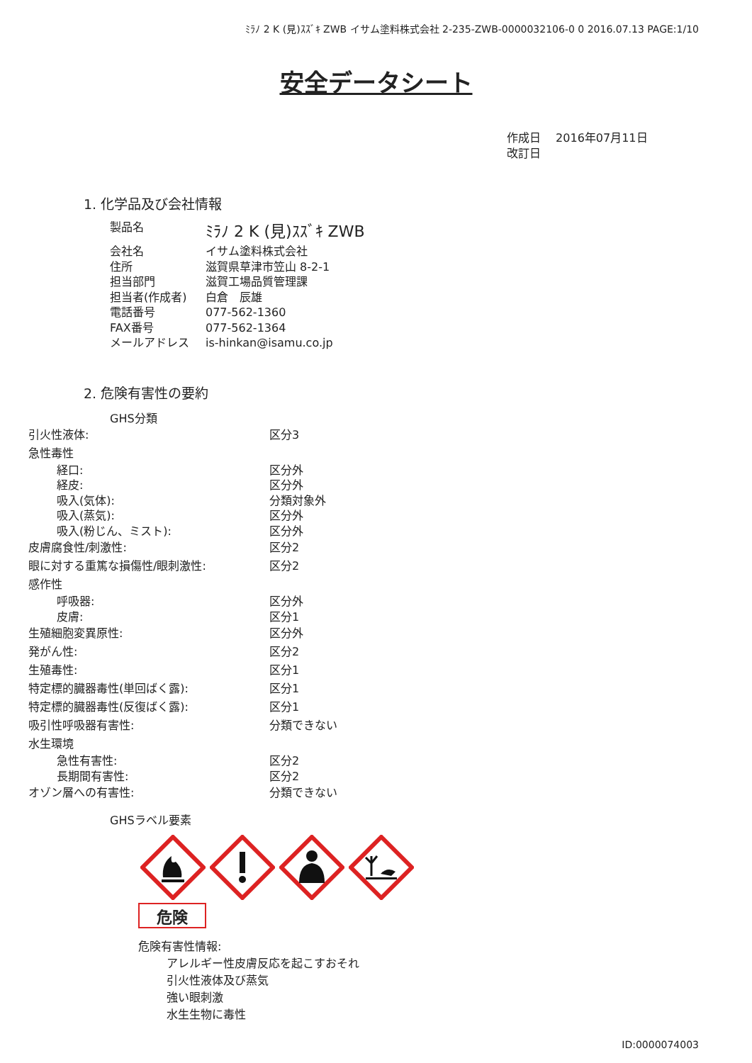ﾐﾗﾉ 2 K (見)ｽｽﾞｷ ZWB イサム塗料株式会社 2-235-ZWB-0000032106-0 0 2016.07.13 PAGE:1/10
安全データシート
作成日　 2016年07月11日
改訂日
1. 化学品及び会社情報
| 製品名 | ﾐﾗﾉ 2 K (見)ｽｽﾞｷ ZWB |
| 会社名 | イサム塗料株式会社 |
| 住所 | 滋賀県草津市笠山 8-2-1 |
| 担当部門 | 滋賀工場品質管理課 |
| 担当者(作成者) | 白倉 辰雄 |
| 電話番号 | 077-562-1360 |
| FAX番号 | 077-562-1364 |
| メールアドレス | is-hinkan@isamu.co.jp |
2. 危険有害性の要約
GHS分類
| 引火性液体: | 区分3 |
| 急性毒性 | |
| 経口: | 区分外 |
| 経皮: | 区分外 |
| 吸入(気体): | 分類対象外 |
| 吸入(蒸気): | 区分外 |
| 吸入(粉じん、ミスト): | 区分外 |
| 皮膚腐食性/刺激性: | 区分2 |
| 眼に対する重篤な損傷性/眼刺激性: | 区分2 |
| 感作性 | |
| 呼吸器: | 区分外 |
| 皮膚: | 区分1 |
| 生殖細胞変異原性: | 区分外 |
| 発がん性: | 区分2 |
| 生殖毒性: | 区分1 |
| 特定標的臓器毒性(単回ばく露): | 区分1 |
| 特定標的臓器毒性(反復ばく露): | 区分1 |
| 吸引性呼吸器有害性: | 分類できない |
| 水生環境 | |
| 急性有害性: | 区分2 |
| 長期間有害性: | 区分2 |
| オゾン層への有害性: | 分類できない |
GHSラベル要素
危険
危険有害性情報:
アレルギー性皮膚反応を起こすおそれ
引火性液体及び蒸気
強い眼刺激
水生生物に毒性
ID:0000074003